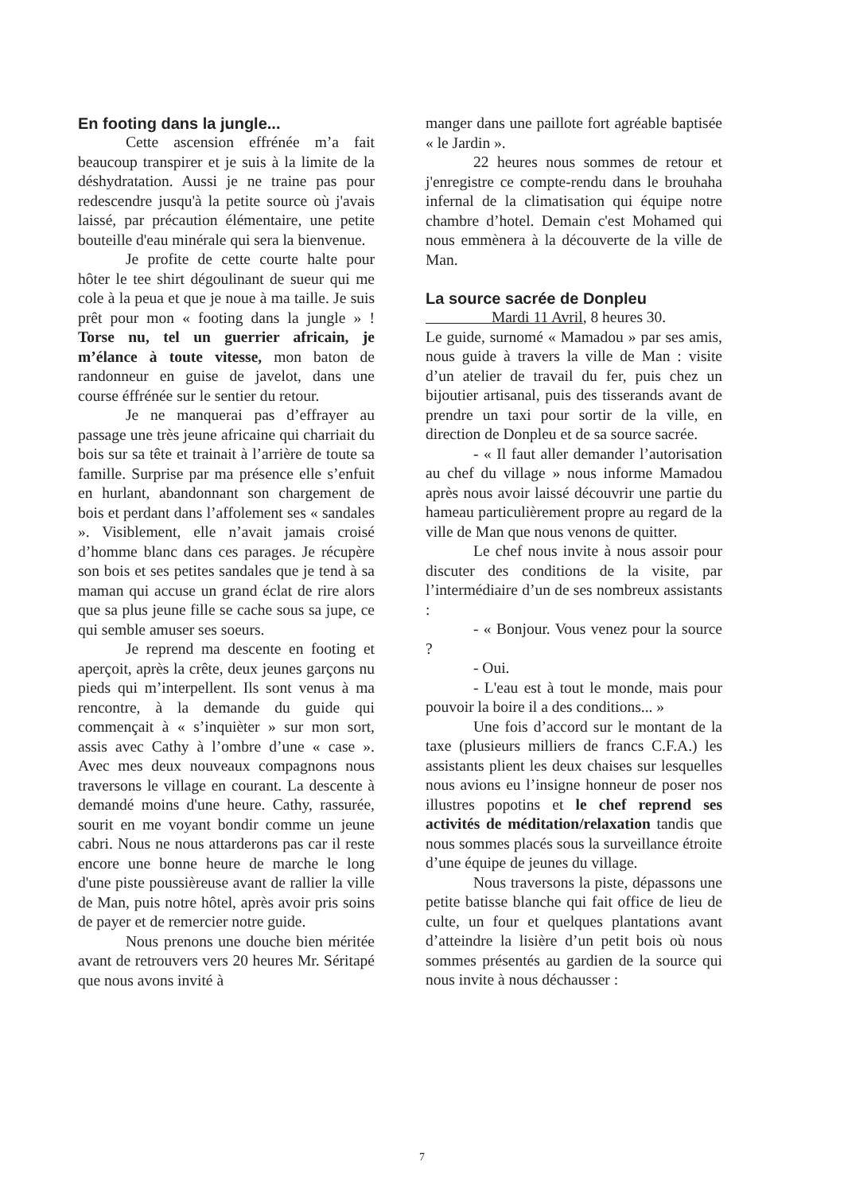En footing dans la jungle...
Cette ascension effrénée m’a fait beaucoup transpirer et je suis à la limite de la déshydratation. Aussi je ne traine pas pour redescendre jusqu'à la petite source où j'avais laissé, par précaution élémentaire, une petite bouteille d'eau minérale qui sera la bienvenue.
Je profite de cette courte halte pour hôter le tee shirt dégoulinant de sueur qui me cole à la peua et que je noue à ma taille. Je suis prêt pour mon « footing dans la jungle » ! Torse nu, tel un guerrier africain, je m’élance à toute vitesse, mon baton de randonneur en guise de javelot, dans une course éffrénée sur le sentier du retour.
Je ne manquerai pas d’effrayer au passage une très jeune africaine qui charriait du bois sur sa tête et trainait à l’arrière de toute sa famille. Surprise par ma présence elle s’enfuit en hurlant, abandonnant son chargement de bois et perdant dans l’affolement ses « sandales ». Visiblement, elle n’avait jamais croisé d’homme blanc dans ces parages. Je récupère son bois et ses petites sandales que je tend à sa maman qui accuse un grand éclat de rire alors que sa plus jeune fille se cache sous sa jupe, ce qui semble amuser ses soeurs.
Je reprend ma descente en footing et aperçoit, après la crête, deux jeunes garçons nu pieds qui m’interpellent. Ils sont venus à ma rencontre, à la demande du guide qui commençait à « s’inquièter » sur mon sort, assis avec Cathy à l’ombre d’une « case ». Avec mes deux nouveaux compagnons nous traversons le village en courant. La descente à demandé moins d'une heure. Cathy, rassurée, sourit en me voyant bondir comme un jeune cabri. Nous ne nous attarderons pas car il reste encore une bonne heure de marche le long d'une piste poussièreuse avant de rallier la ville de Man, puis notre hôtel, après avoir pris soins de payer et de remercier notre guide.
Nous prenons une douche bien méritée avant de retrouvers vers 20 heures Mr. Séritapé que nous avons invité à
manger dans une paillote fort agréable baptisée « le Jardin ».
22 heures nous sommes de retour et j'enregistre ce compte-rendu dans le brouhaha infernal de la climatisation qui équipe notre chambre d’hotel. Demain c'est Mohamed qui nous emmènera à la découverte de la ville de Man.
La source sacrée de Donpleu
Mardi 11 Avril, 8 heures 30.
Le guide, surnomé « Mamadou » par ses amis, nous guide à travers la ville de Man : visite d’un atelier de travail du fer, puis chez un bijoutier artisanal, puis des tisserands avant de prendre un taxi pour sortir de la ville, en direction de Donpleu et de sa source sacrée.
- « Il faut aller demander l’autorisation au chef du village » nous informe Mamadou après nous avoir laissé découvrir une partie du hameau particulièrement propre au regard de la ville de Man que nous venons de quitter.
Le chef nous invite à nous assoir pour discuter des conditions de la visite, par l’intermédiaire d’un de ses nombreux assistants :
- « Bonjour. Vous venez pour la source ?
- Oui.
- L'eau est à tout le monde, mais pour pouvoir la boire il a des conditions... »
Une fois d’accord sur le montant de la taxe (plusieurs milliers de francs C.F.A.) les assistants plient les deux chaises sur lesquelles nous avions eu l’insigne honneur de poser nos illustres popotins et le chef reprend ses activités de méditation/relaxation tandis que nous sommes placés sous la surveillance étroite d’une équipe de jeunes du village.
Nous traversons la piste, dépassons une petite batisse blanche qui fait office de lieu de culte, un four et quelques plantations avant d’atteindre la lisière d’un petit bois où nous sommes présentés au gardien de la source qui nous invite à nous déchausser :
7